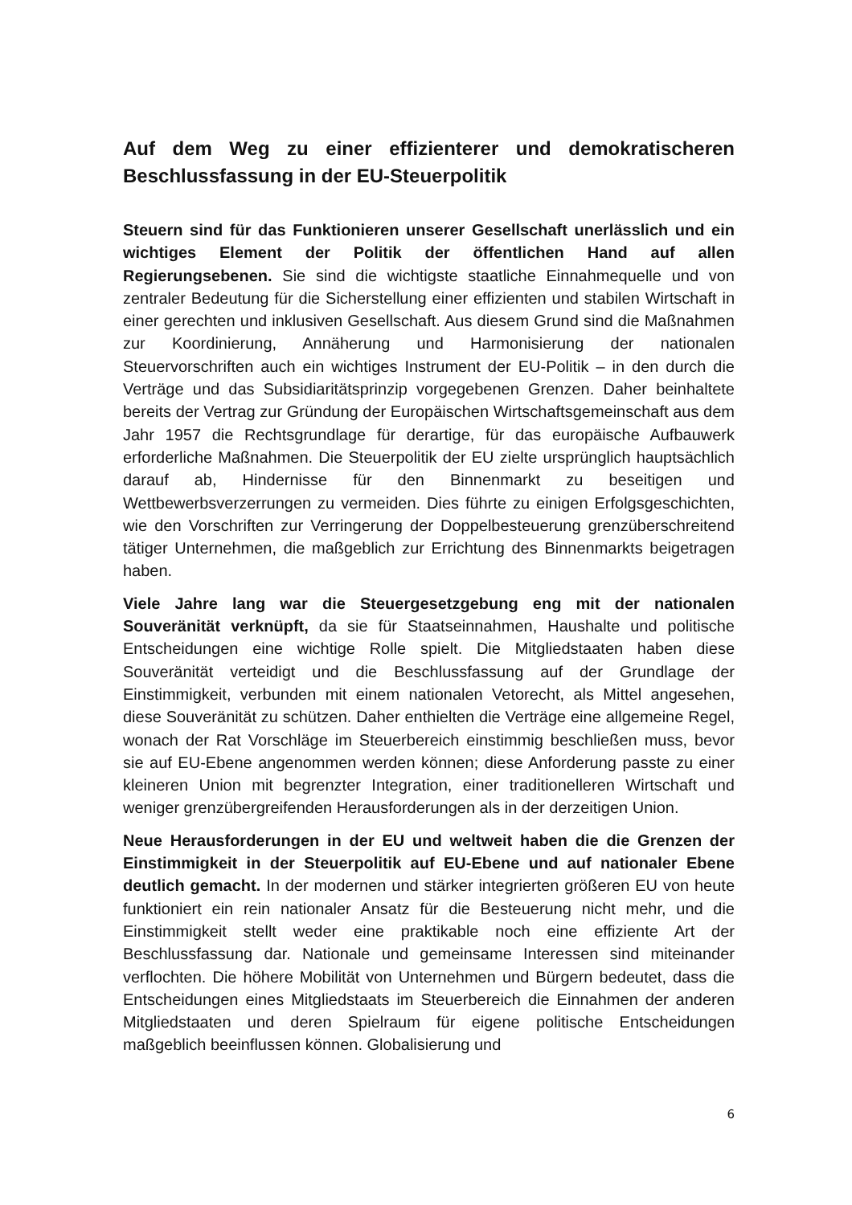Auf dem Weg zu einer effizienterer und demokratischeren Beschlussfassung in der EU-Steuerpolitik
Steuern sind für das Funktionieren unserer Gesellschaft unerlässlich und ein wichtiges Element der Politik der öffentlichen Hand auf allen Regierungsebenen. Sie sind die wichtigste staatliche Einnahmequelle und von zentraler Bedeutung für die Sicherstellung einer effizienten und stabilen Wirtschaft in einer gerechten und inklusiven Gesellschaft. Aus diesem Grund sind die Maßnahmen zur Koordinierung, Annäherung und Harmonisierung der nationalen Steuervorschriften auch ein wichtiges Instrument der EU-Politik – in den durch die Verträge und das Subsidiaritätsprinzip vorgegebenen Grenzen. Daher beinhaltete bereits der Vertrag zur Gründung der Europäischen Wirtschaftsgemeinschaft aus dem Jahr 1957 die Rechtsgrundlage für derartige, für das europäische Aufbauwerk erforderliche Maßnahmen. Die Steuerpolitik der EU zielte ursprünglich hauptsächlich darauf ab, Hindernisse für den Binnenmarkt zu beseitigen und Wettbewerbsverzerrungen zu vermeiden. Dies führte zu einigen Erfolgsgeschichten, wie den Vorschriften zur Verringerung der Doppelbesteuerung grenzüberschreitend tätiger Unternehmen, die maßgeblich zur Errichtung des Binnenmarkts beigetragen haben.
Viele Jahre lang war die Steuergesetzgebung eng mit der nationalen Souveränität verknüpft, da sie für Staatseinnahmen, Haushalte und politische Entscheidungen eine wichtige Rolle spielt. Die Mitgliedstaaten haben diese Souveränität verteidigt und die Beschlussfassung auf der Grundlage der Einstimmigkeit, verbunden mit einem nationalen Vetorecht, als Mittel angesehen, diese Souveränität zu schützen. Daher enthielten die Verträge eine allgemeine Regel, wonach der Rat Vorschläge im Steuerbereich einstimmig beschließen muss, bevor sie auf EU-Ebene angenommen werden können; diese Anforderung passte zu einer kleineren Union mit begrenzter Integration, einer traditionelleren Wirtschaft und weniger grenzübergreifenden Herausforderungen als in der derzeitigen Union.
Neue Herausforderungen in der EU und weltweit haben die die Grenzen der Einstimmigkeit in der Steuerpolitik auf EU-Ebene und auf nationaler Ebene deutlich gemacht. In der modernen und stärker integrierten größeren EU von heute funktioniert ein rein nationaler Ansatz für die Besteuerung nicht mehr, und die Einstimmigkeit stellt weder eine praktikable noch eine effiziente Art der Beschlussfassung dar. Nationale und gemeinsame Interessen sind miteinander verflochten. Die höhere Mobilität von Unternehmen und Bürgern bedeutet, dass die Entscheidungen eines Mitgliedstaats im Steuerbereich die Einnahmen der anderen Mitgliedstaaten und deren Spielraum für eigene politische Entscheidungen maßgeblich beeinflussen können. Globalisierung und
6